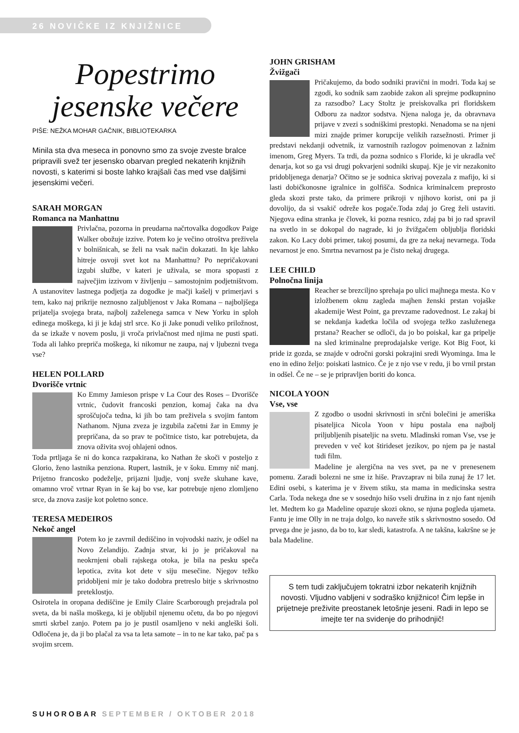26 NOVIČKE IZ KNJIŽNICE
Popestrimo jesenske večere
PIŠE: NEŽKA MOHAR GAČNIK, BIBLIOTEKARKA
Minila sta dva meseca in ponovno smo za svoje zveste bralce pripravili svež ter jesensko obarvan pregled nekaterih knjižnih novosti, s katerimi si boste lahko krajšali čas med vse daljšimi jesenskimi večeri.
SARAH MORGAN
Romanca na Manhattnu
Privlačna, pozorna in preudarna načrtovalka dogodkov Paige Walker obožuje izzive. Potem ko je večino otroštva preživela v bolnišnicah, se želi na vsak način dokazati. In kje lahko hitreje osvoji svet kot na Manhattnu? Po nepričakovani izgubi službe, v kateri je uživala, se mora spopasti z največjim izzivom v življenju – samostojnim podjetništvom. A ustanovitev lastnega podjetja za dogodke je mačji kašelj v primerjavi s tem, kako naj prikrije neznosno zaljubljenost v Jaka Romana – najboljšega prijatelja svojega brata, najbolj zaželenega samca v New Yorku in sploh edinega moškega, ki ji je kdaj strl srce. Ko ji Jake ponudi veliko priložnost, da se izkaže v novem poslu, ji vroča privlačnost med njima ne pusti spati. Toda ali lahko prepriča moškega, ki nikomur ne zaupa, naj v ljubezni tvega vse?
HELEN POLLARD
Dvorišče vrtnic
Ko Emmy Jamieson prispe v La Cour des Roses – Dvorišče vrtnic, čudovit francoski penzion, komaj čaka na dva sproščujoča tedna, ki jih bo tam preživela s svojim fantom Nathanom. Njuna zveza je izgubila začetni žar in Emmy je prepričana, da so prav te počitnice tisto, kar potrebujeta, da znova oživita svoj ohlajeni odnos.
Toda prtljaga še ni do konca razpakirana, ko Nathan že skoči v posteljo z Glorio, ženo lastnika penziona. Rupert, lastnik, je v šoku. Emmy nič manj. Prijetno francosko podeželje, prijazni ljudje, vonj sveže skuhane kave, omamno vroč vrtnar Ryan in še kaj bo vse, kar potrebuje njeno zlomljeno srce, da znova zasije kot poletno sonce.
TERESA MEDEIROS
Nekoč angel
Potem ko je zavrnil dediščino in vojvodski naziv, je odšel na Novo Zelandijo. Zadnja stvar, ki jo je pričakoval na neokrnjeni obali rajskega otoka, je bila na pesku speča lepotica, zvita kot dete v siju mesečine. Njegov težko pridobljeni mir je tako dodobra pretreslo bitje s skrivnostno preteklostjo.
Osirotela in oropana dediščine je Emily Claire Scarborough prejadrala pol sveta, da bi našla moškega, ki je obljubil njenemu očetu, da bo po njegovi smrti skrbel zanjo. Potem pa jo je pustil osamljeno v neki angleški šoli. Odločena je, da ji bo plačal za vsa ta leta samote – in to ne kar tako, pač pa s svojim srcem.
JOHN GRISHAM
Žvižgači
Pričakujemo, da bodo sodniki pravični in modri. Toda kaj se zgodi, ko sodnik sam zaobide zakon ali sprejme podkupnino za razsodbo? Lacy Stoltz je preiskovalka pri floridskem Odboru za nadzor sodstva. Njena naloga je, da obravnava prijave v zvezi s sodniškimi prestopki. Nenadoma se na njeni mizi znajde primer korupcije velikih razsežnosti. Primer ji predstavi nekdanji odvetnik, iz varnostnih razlogov poimenovan z lažnim imenom, Greg Myers. Ta trdi, da pozna sodnico s Floride, ki je ukradla več denarja, kot so ga vsi drugi pokvarjeni sodniki skupaj. Kje je vir nezakonito pridobljenega denarja? Očitno se je sodnica skrivaj povezala z mafijo, ki si lasti dobičkonosne igralnice in golfišča. Sodnica kriminalcem preprosto gleda skozi prste tako, da primere prikroji v njihovo korist, oni pa ji dovolijo, da si vsakič odreže kos pogače.Toda zdaj jo Greg želi ustaviti. Njegova edina stranka je človek, ki pozna resnico, zdaj pa bi jo rad spravil na svetlo in se dokopal do nagrade, ki jo žvižgačem obljublja floridski zakon. Ko Lacy dobi primer, takoj posumi, da gre za nekaj nevarnega. Toda nevarnost je eno. Smrtna nevarnost pa je čisto nekaj drugega.
LEE CHILD
Polnočna linija
Reacher se brezciljno sprehaja po ulici majhnega mesta. Ko v izložbenem oknu zagleda majhen ženski prstan vojaške akademije West Point, ga prevzame radovednost. Le zakaj bi se nekdanja kadetka ločila od svojega težko zasluženega prstana? Reacher se odloči, da jo bo poiskal, kar ga pripelje na sled kriminalne preprodajalske verige. Kot Big Foot, ki pride iz gozda, se znajde v odročni gorski pokrajini sredi Wyominga. Ima le eno in edino željo: poiskati lastnico. Če je z njo vse v redu, ji bo vrnil prstan in odšel. Če ne – se je pripravljen boriti do konca.
NICOLA YOON
Vse, vse
Z zgodbo o usodni skrivnosti in srčni bolečini je ameriška pisateljica Nicola Yoon v hipu postala ena najbolj priljubljenih pisateljic na svetu. Mladinski roman Vse, vse je preveden v več kot štirideset jezikov, po njem pa je nastal tudi film.
Madeline je alergična na ves svet, pa ne v prenesenem pomenu. Zaradi bolezni ne sme iz hiše. Pravzaprav ni bila zunaj že 17 let. Edini osebi, s katerima je v živem stiku, sta mama in medicinska sestra Carla. Toda nekega dne se v sosednjo hišo vseli družina in z njo fant njenih let. Medtem ko ga Madeline opazuje skozi okno, se njuna pogleda ujameta. Fantu je ime Olly in ne traja dolgo, ko naveže stik s skrivnostno sosedo. Od prvega dne je jasno, da bo to, kar sledi, katastrofa. A ne takšna, kakršne se je bala Madeline.
S tem tudi zaključujem tokratni izbor nekaterih knjižnih novosti. Vljudno vabljeni v sodraško knjižnico! Čim lepše in prijetneje preživite preostanek letošnje jeseni. Radi in lepo se imejte ter na svidenje do prihodnjič!
SUHOROBAR SEPTEMBER / OKTOBER 2018